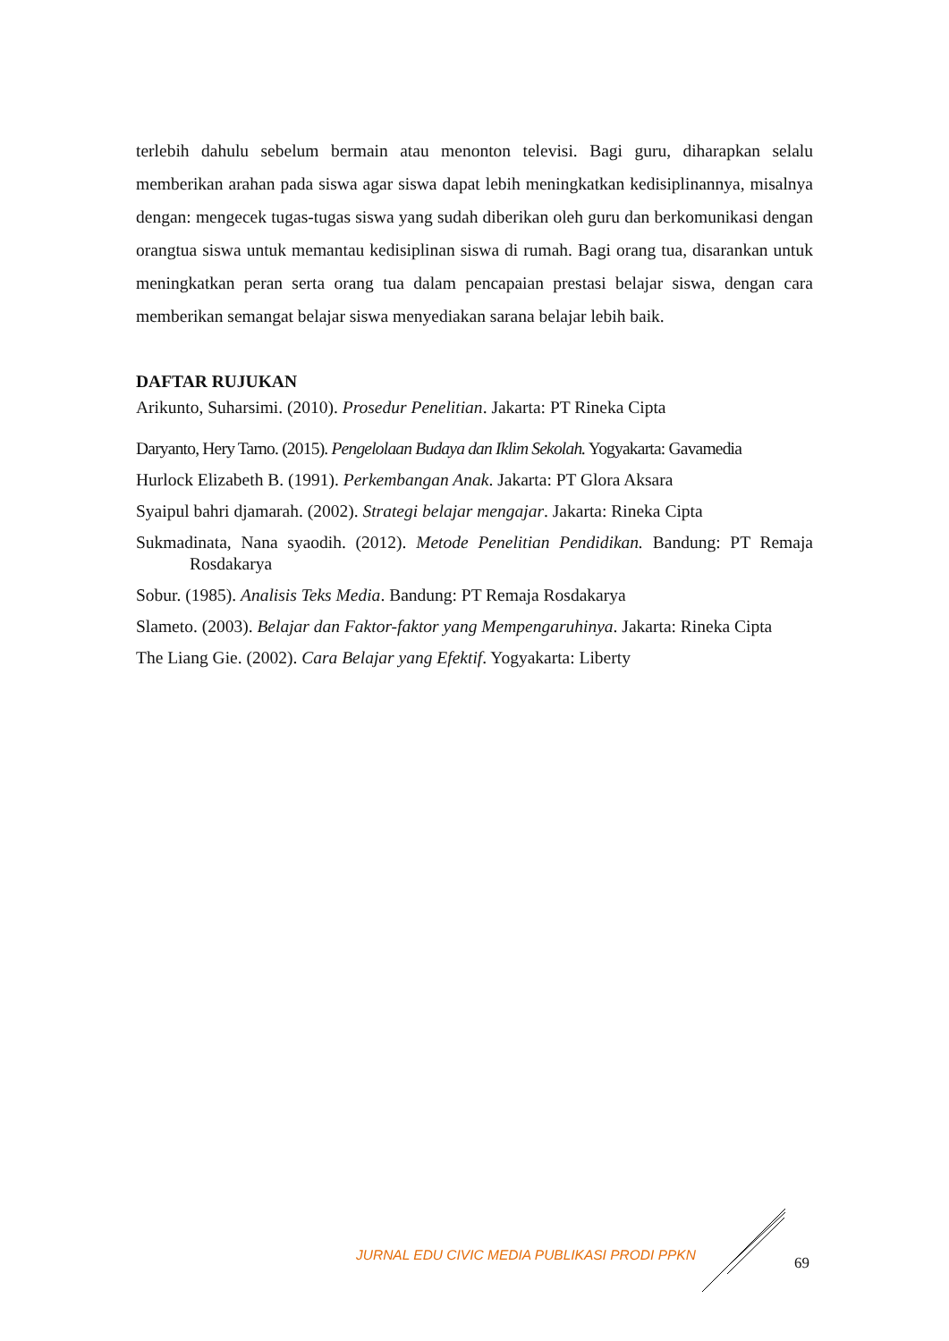terlebih dahulu sebelum bermain atau menonton televisi. Bagi guru, diharapkan selalu memberikan arahan pada siswa agar siswa dapat lebih meningkatkan kedisiplinannya, misalnya dengan: mengecek tugas-tugas siswa yang sudah diberikan oleh guru dan berkomunikasi dengan orangtua siswa untuk memantau kedisiplinan siswa di rumah. Bagi orang tua, disarankan untuk meningkatkan peran serta orang tua dalam pencapaian prestasi belajar siswa, dengan cara memberikan semangat belajar siswa menyediakan sarana belajar lebih baik.
DAFTAR RUJUKAN
Arikunto, Suharsimi. (2010). Prosedur Penelitian. Jakarta: PT Rineka Cipta
Daryanto, Hery Tarno. (2015). Pengelolaan Budaya dan Iklim Sekolah. Yogyakarta: Gavamedia
Hurlock Elizabeth B. (1991). Perkembangan Anak. Jakarta: PT Glora Aksara
Syaipul bahri djamarah. (2002). Strategi belajar mengajar. Jakarta: Rineka Cipta
Sukmadinata, Nana syaodih. (2012). Metode Penelitian Pendidikan. Bandung: PT Remaja Rosdakarya
Sobur. (1985). Analisis Teks Media. Bandung: PT Remaja Rosdakarya
Slameto. (2003). Belajar dan Faktor-faktor yang Mempengaruhinya. Jakarta: Rineka Cipta
The Liang Gie. (2002). Cara Belajar yang Efektif. Yogyakarta: Liberty
JURNAL EDU CIVIC MEDIA PUBLIKASI PRODI PPKN
69